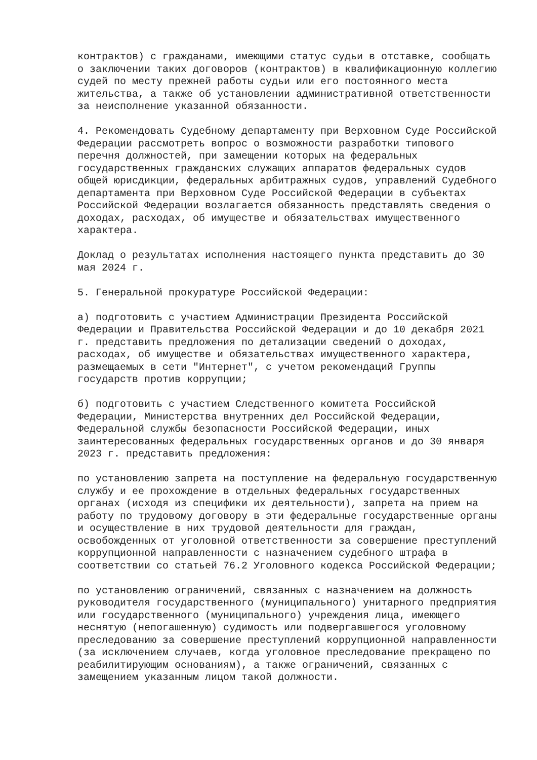контрактов) с гражданами, имеющими статус судьи в отставке, сообщать о заключении таких договоров (контрактов) в квалификационную коллегию судей по месту прежней работы судьи или его постоянного места жительства, а также об установлении административной ответственности за неисполнение указанной обязанности.
4. Рекомендовать Судебному департаменту при Верховном Суде Российской Федерации рассмотреть вопрос о возможности разработки типового перечня должностей, при замещении которых на федеральных государственных гражданских служащих аппаратов федеральных судов общей юрисдикции, федеральных арбитражных судов, управлений Судебного департамента при Верховном Суде Российской Федерации в субъектах Российской Федерации возлагается обязанность представлять сведения о доходах, расходах, об имуществе и обязательствах имущественного характера.
Доклад о результатах исполнения настоящего пункта представить до 30 мая 2024 г.
5. Генеральной прокуратуре Российской Федерации:
а) подготовить с участием Администрации Президента Российской Федерации и Правительства Российской Федерации и до 10 декабря 2021 г. представить предложения по детализации сведений о доходах, расходах, об имуществе и обязательствах имущественного характера, размещаемых в сети "Интернет", с учетом рекомендаций Группы государств против коррупции;
б) подготовить с участием Следственного комитета Российской Федерации, Министерства внутренних дел Российской Федерации, Федеральной службы безопасности Российской Федерации, иных заинтересованных федеральных государственных органов и до 30 января 2023 г. представить предложения:
по установлению запрета на поступление на федеральную государственную службу и ее прохождение в отдельных федеральных государственных органах (исходя из специфики их деятельности), запрета на прием на работу по трудовому договору в эти федеральные государственные органы и осуществление в них трудовой деятельности для граждан, освобожденных от уголовной ответственности за совершение преступлений коррупционной направленности с назначением судебного штрафа в соответствии со статьей 76.2 Уголовного кодекса Российской Федерации;
по установлению ограничений, связанных с назначением на должность руководителя государственного (муниципального) унитарного предприятия или государственного (муниципального) учреждения лица, имеющего неснятую (непогашенную) судимость или подвергавшегося уголовному преследованию за совершение преступлений коррупционной направленности (за исключением случаев, когда уголовное преследование прекращено по реабилитирующим основаниям), а также ограничений, связанных с замещением указанным лицом такой должности.